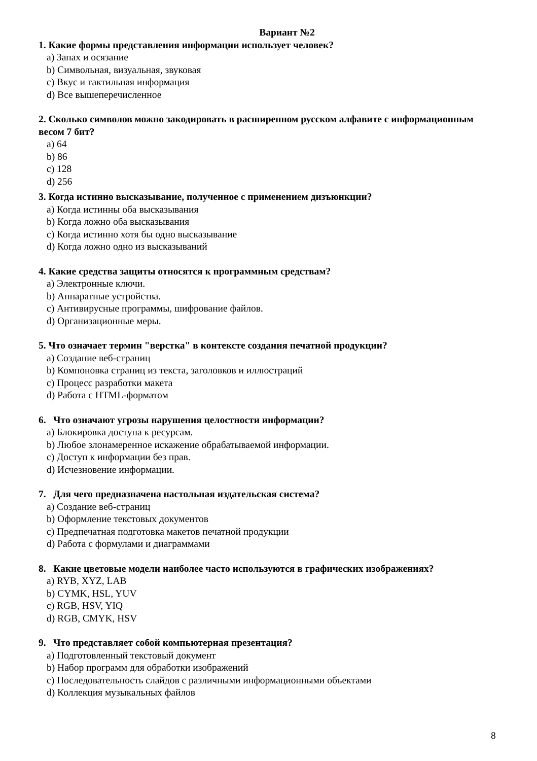Вариант №2
1. Какие формы представления информации использует человек?
a) Запах и осязание
b) Символьная, визуальная, звуковая
c) Вкус и тактильная информация
d) Все вышеперечисленное
2. Сколько символов можно закодировать в расширенном русском алфавите с информационным весом 7 бит?
a) 64
b) 86
c) 128
d) 256
3. Когда истинно высказывание, полученное с применением дизъюнкции?
a) Когда истинны оба высказывания
b) Когда ложно оба высказывания
c) Когда истинно хотя бы одно высказывание
d) Когда ложно одно из высказываний
4. Какие средства защиты относятся к программным средствам?
a) Электронные ключи.
b) Аппаратные устройства.
c) Антивирусные программы, шифрование файлов.
d) Организационные меры.
5. Что означает термин "верстка" в контексте создания печатной продукции?
a) Создание веб-страниц
b) Компоновка страниц из текста, заголовков и иллюстраций
c) Процесс разработки макета
d) Работа с HTML-форматом
6. Что означают угрозы нарушения целостности информации?
a) Блокировка доступа к ресурсам.
b) Любое злонамеренное искажение обрабатываемой информации.
c) Доступ к информации без прав.
d) Исчезновение информации.
7. Для чего предназначена настольная издательская система?
a) Создание веб-страниц
b) Оформление текстовых документов
c) Предпечатная подготовка макетов печатной продукции
d) Работа с формулами и диаграммами
8. Какие цветовые модели наиболее часто используются в графических изображениях?
a) RYB, XYZ, LAB
b) CYMK, HSL, YUV
c) RGB, HSV, YIQ
d) RGB, CMYK, HSV
9. Что представляет собой компьютерная презентация?
a) Подготовленный текстовый документ
b) Набор программ для обработки изображений
c) Последовательность слайдов с различными информационными объектами
d) Коллекция музыкальных файлов
8